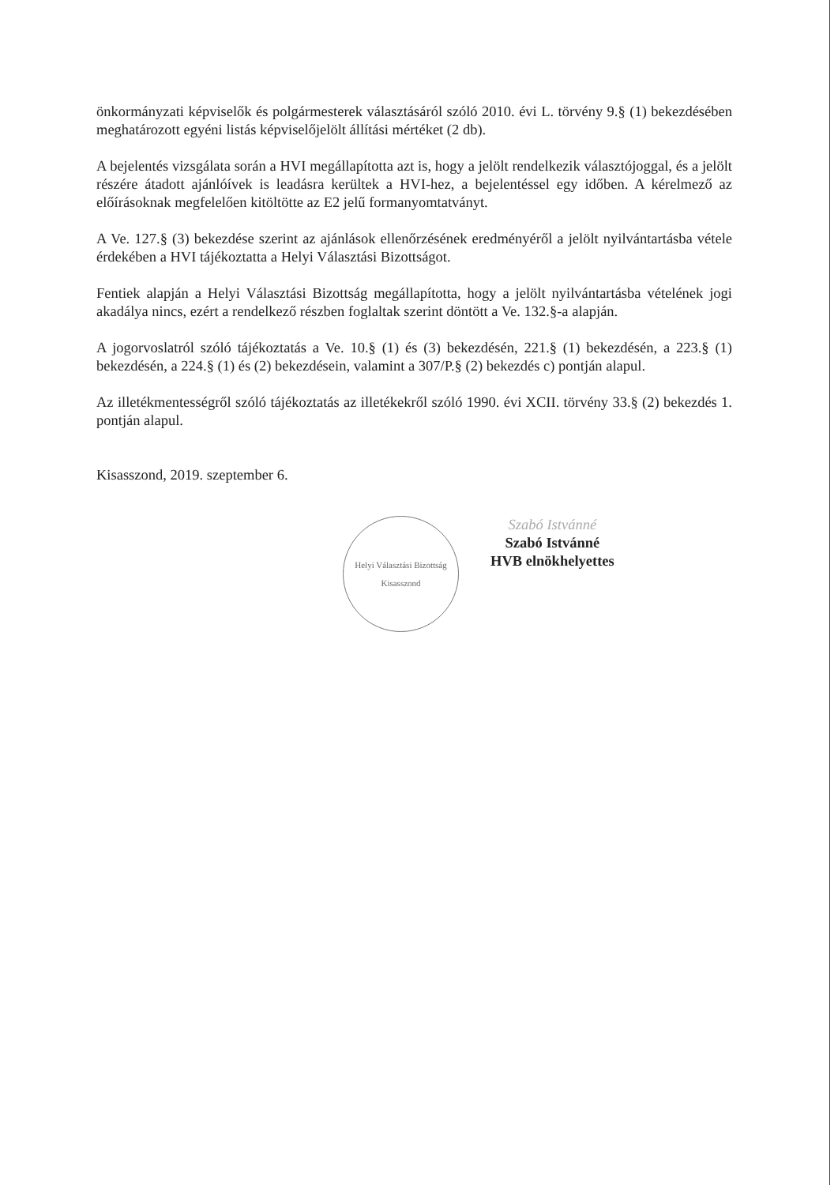önkormányzati képviselők és polgármesterek választásáról szóló 2010. évi L. törvény 9.§ (1) bekezdésében meghatározott egyéni listás képviselőjelölt állítási mértéket (2 db).
A bejelentés vizsgálata során a HVI megállapította azt is, hogy a jelölt rendelkezik választójoggal, és a jelölt részére átadott ajánlóívek is leadásra kerültek a HVI-hez, a bejelentéssel egy időben. A kérelmező az előírásoknak megfelelően kitöltötte az E2 jelű formanyomtatványt.
A Ve. 127.§ (3) bekezdése szerint az ajánlások ellenőrzésének eredményéről a jelölt nyilvántartásba vétele érdekében a HVI tájékoztatta a Helyi Választási Bizottságot.
Fentiek alapján a Helyi Választási Bizottság megállapította, hogy a jelölt nyilvántartásba vételének jogi akadálya nincs, ezért a rendelkező részben foglaltak szerint döntött a Ve. 132.§-a alapján.
A jogorvoslatról szóló tájékoztatás a Ve. 10.§ (1) és (3) bekezdésén, 221.§ (1) bekezdésén, a 223.§ (1) bekezdésén, a 224.§ (1) és (2) bekezdésein, valamint a 307/P.§ (2) bekezdés c) pontján alapul.
Az illetékmentességről szóló tájékoztatás az illetékekről szóló 1990. évi XCII. törvény 33.§ (2) bekezdés 1. pontján alapul.
Kisasszond, 2019. szeptember 6.
Helyi Választási Bizottság
Kisasszond
Szabó Istvánné
Szabó Istvánné
HVB elnökhelyettes